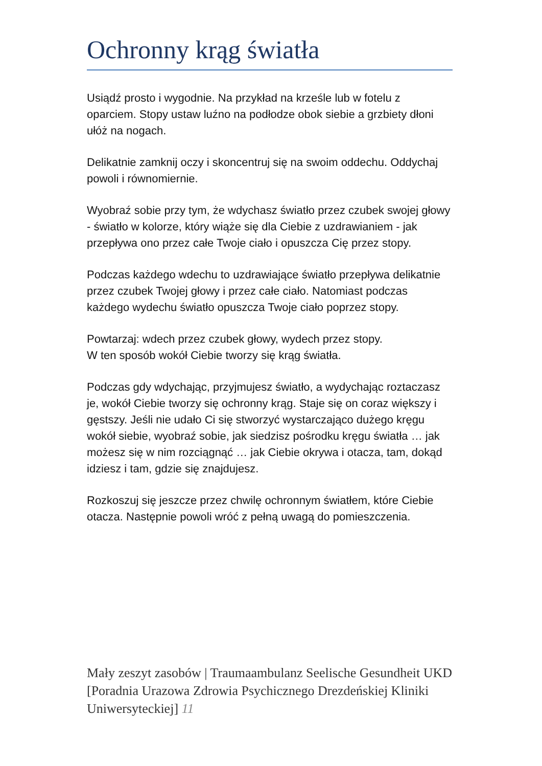Ochronny krąg światła
Usiądź prosto i wygodnie. Na przykład na krześle lub w fotelu z oparciem. Stopy ustaw luźno na podłodze obok siebie a grzbiety dłoni ułóż na nogach.
Delikatnie zamknij oczy i skoncentruj się na swoim oddechu. Oddychaj powoli i równomiernie.
Wyobraź sobie przy tym, że wdychasz światło przez czubek swojej głowy - światło w kolorze, który wiąże się dla Ciebie z uzdrawianiem - jak przepływa ono przez całe Twoje ciało i opuszcza Cię przez stopy.
Podczas każdego wdechu to uzdrawiające światło przepływa delikatnie przez czubek Twojej głowy i przez całe ciało. Natomiast podczas każdego wydechu światło opuszcza Twoje ciało poprzez stopy.
Powtarzaj: wdech przez czubek głowy, wydech przez stopy.
W ten sposób wokół Ciebie tworzy się krąg światła.
Podczas gdy wdychając, przyjmujesz światło, a wydychając roztaczasz je, wokół Ciebie tworzy się ochronny krąg. Staje się on coraz większy i gęstszy. Jeśli nie udało Ci się stworzyć wystarczająco dużego kręgu wokół siebie, wyobraź sobie, jak siedzisz pośrodku kręgu światła … jak możesz się w nim rozciągnąć … jak Ciebie okrywa i otacza, tam, dokąd idziesz i tam, gdzie się znajdujesz.
Rozkoszuj się jeszcze przez chwilę ochronnym światłem, które Ciebie otacza. Następnie powoli wróć z pełną uwagą do pomieszczenia.
Mały zeszyt zasobów | Traumaambulanz Seelische Gesundheit UKD [Poradnia Urazowa Zdrowia Psychicznego Drezdeńskiej Kliniki Uniwersyteckiej] 11